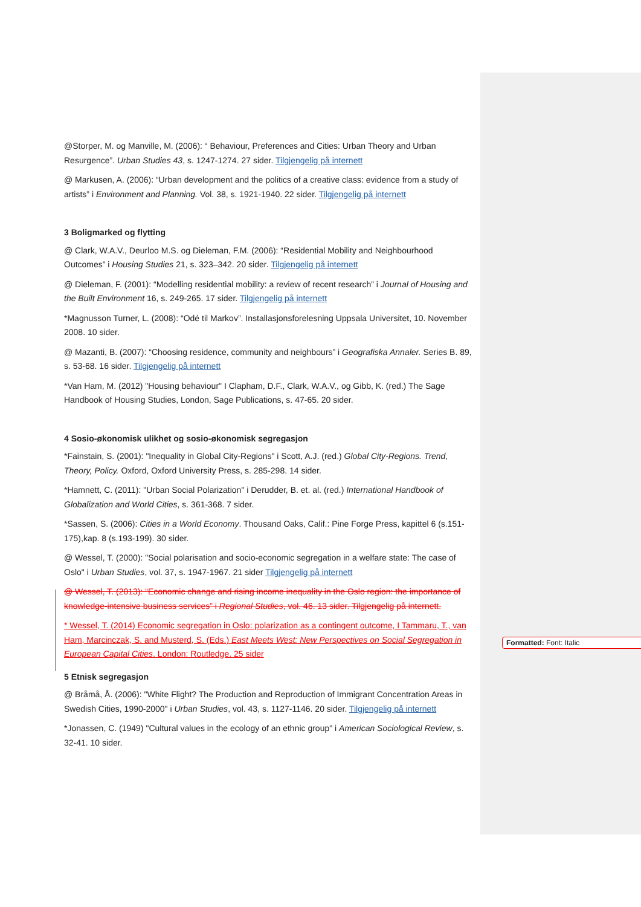@Storper, M. og Manville, M. (2006): “ Behaviour, Preferences and Cities: Urban Theory and Urban Resurgence”. Urban Studies 43, s. 1247-1274. 27 sider. Tilgjengelig på internett
@ Markusen, A. (2006): “Urban development and the politics of a creative class: evidence from a study of artists” i Environment and Planning. Vol. 38, s. 1921-1940. 22 sider. Tilgjengelig på internett
3 Boligmarked og flytting
@ Clark, W.A.V., Deurloo M.S. og Dieleman, F.M. (2006): “Residential Mobility and Neighbourhood Outcomes” i Housing Studies 21, s. 323–342. 20 sider. Tilgjengelig på internett
@ Dieleman, F. (2001): “Modelling residential mobility: a review of recent research” i Journal of Housing and the Built Environment 16, s. 249-265. 17 sider. Tilgjengelig på internett
*Magnusson Turner, L. (2008): “Odé til Markov”. Installasjonsforelesning Uppsala Universitet, 10. November 2008. 10 sider.
@ Mazanti, B. (2007): “Choosing residence, community and neighbours” i Geografiska Annaler. Series B. 89, s. 53-68. 16 sider. Tilgjengelig på internett
*Van Ham, M. (2012) "Housing behaviour" I Clapham, D.F., Clark, W.A.V., og Gibb, K. (red.) The Sage Handbook of Housing Studies, London, Sage Publications, s. 47-65. 20 sider.
4 Sosio-økonomisk ulikhet og sosio-økonomisk segregasjon
*Fainstain, S. (2001): "Inequality in Global City-Regions" i Scott, A.J. (red.) Global City-Regions. Trend, Theory, Policy. Oxford, Oxford University Press, s. 285-298. 14 sider.
*Hamnett, C. (2011): "Urban Social Polarization" i Derudder, B. et. al. (red.) International Handbook of Globalization and World Cities, s. 361-368. 7 sider.
*Sassen, S. (2006): Cities in a World Economy. Thousand Oaks, Calif.: Pine Forge Press, kapittel 6 (s.151-175),kap. 8 (s.193-199). 30 sider.
@ Wessel, T. (2000): "Social polarisation and socio-economic segregation in a welfare state: The case of Oslo" i Urban Studies, vol. 37, s. 1947-1967. 21 sider Tilgjengelig på internett
@ Wessel, T. (2013): “Economic change and rising income inequality in the Oslo region: the importance of knowledge-intensive business services” i Regional Studies, vol. 46. 13 sider. Tilgjengelig på internett.
* Wessel, T. (2014) Economic segregation in Oslo: polarization as a contingent outcome, I Tammaru, T., van Ham, Marcinczak, S. and Musterd, S. (Eds.) East Meets West: New Perspectives on Social Segregation in European Capital Cities. London: Routledge. 25 sider
5 Etnisk segregasjon
@ Bråmå, Å. (2006): "White Flight? The Production and Reproduction of Immigrant Concentration Areas in Swedish Cities, 1990-2000" i Urban Studies, vol. 43, s. 1127-1146. 20 sider. Tilgjengelig på internett
*Jonassen, C. (1949) "Cultural values in the ecology of an ethnic group" i American Sociological Review, s. 32-41. 10 sider.
Formatted: Font: Italic